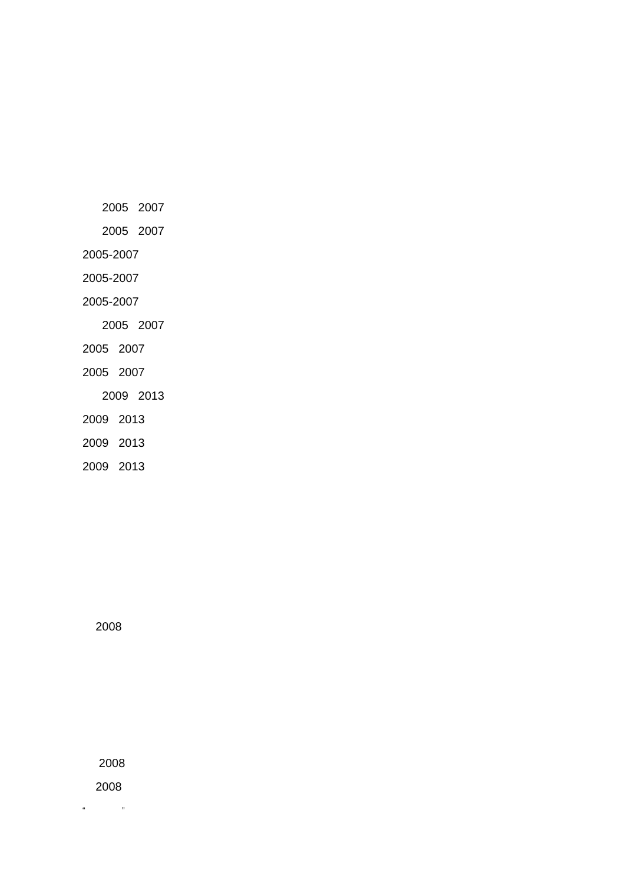2005 2007
2005 2007
2005-2007
2005-2007
2005-2007
2005 2007
2005 2007
2005 2007
2009 2013
2009 2013
2009 2013
2009 2013
2008
2008
2008
“ ”